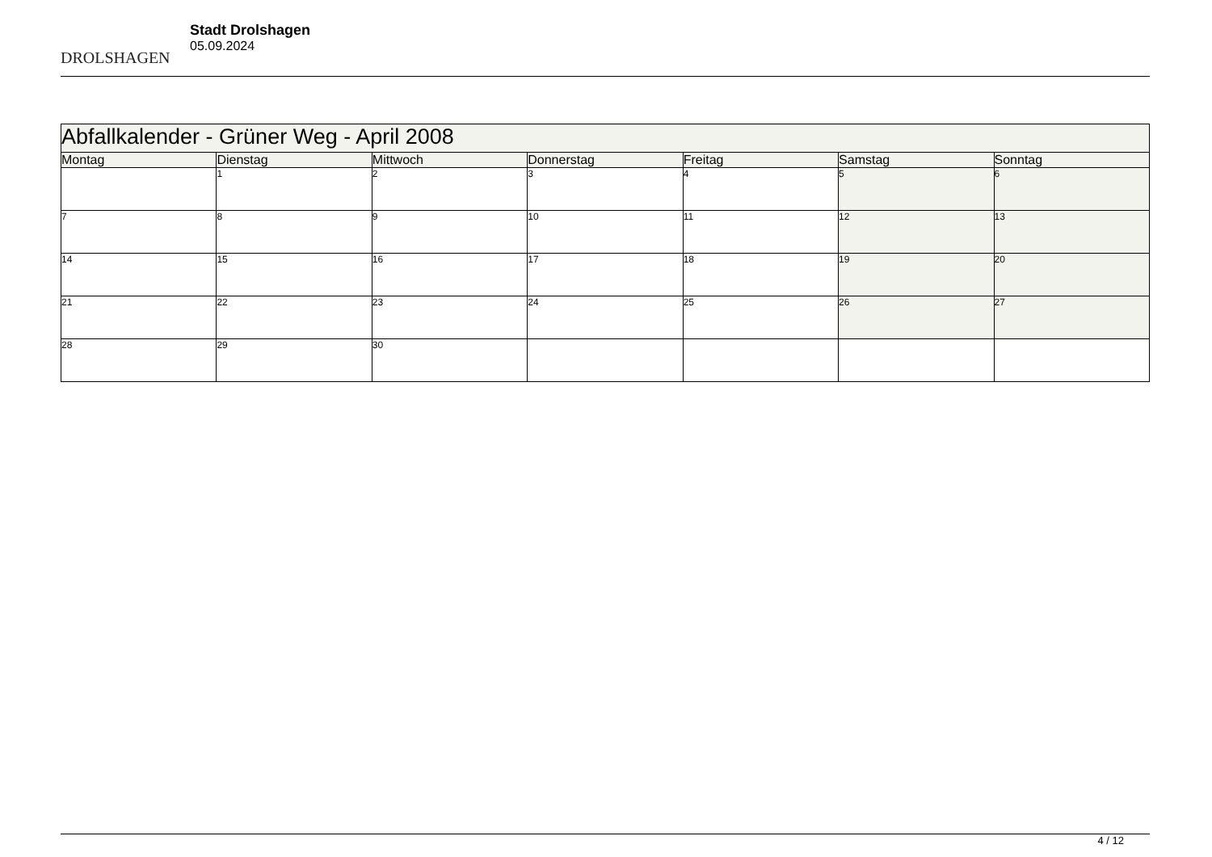DROLSHAGEN
Stadt Drolshagen
05.09.2024
| Abfallkalender - Grüner Weg - April 2008 | | | | | | |
| --- | --- | --- | --- | --- | --- | --- |
| Montag | Dienstag | Mittwoch | Donnerstag | Freitag | Samstag | Sonntag |
| | 1 | 2 | 3 | 4 | 5 | 6 |
| 7 | 8 | 9 | 10 | 11 | 12 | 13 |
| 14 | 15 | 16 | 17 | 18 | 19 | 20 |
| 21 | 22 | 23 | 24 | 25 | 26 | 27 |
| 28 | 29 | 30 | | | | |
4 / 12